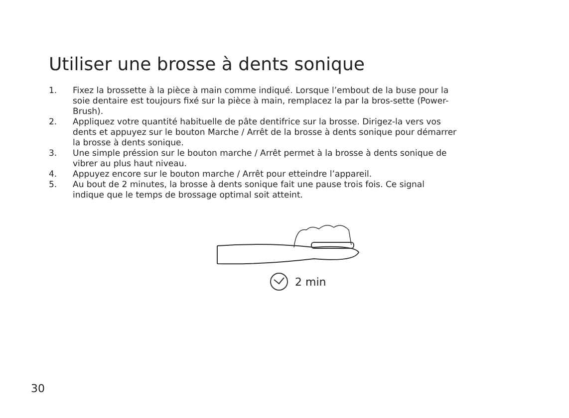Utiliser une brosse à dents sonique
1. Fixez la brossette à la pièce à main comme indiqué. Lorsque l’embout de la buse pour la soie dentaire est toujours fixé sur la pièce à main, remplacez la par la bros-sette (Power-Brush).
2. Appliquez votre quantité habituelle de pâte dentifrice sur la brosse. Dirigez-la vers vos dents et appuyez sur le bouton Marche / Arrêt de la brosse à dents sonique pour démarrer la brosse à dents sonique.
3. Une simple préssion sur le bouton marche / Arrêt permet à la brosse à dents sonique de vibrer au plus haut niveau.
4. Appuyez encore sur le bouton marche / Arrêt pour etteindre l’appareil.
5. Au bout de 2 minutes, la brosse à dents sonique fait une pause trois fois. Ce signal indique que le temps de brossage optimal soit atteint.
2 min
30